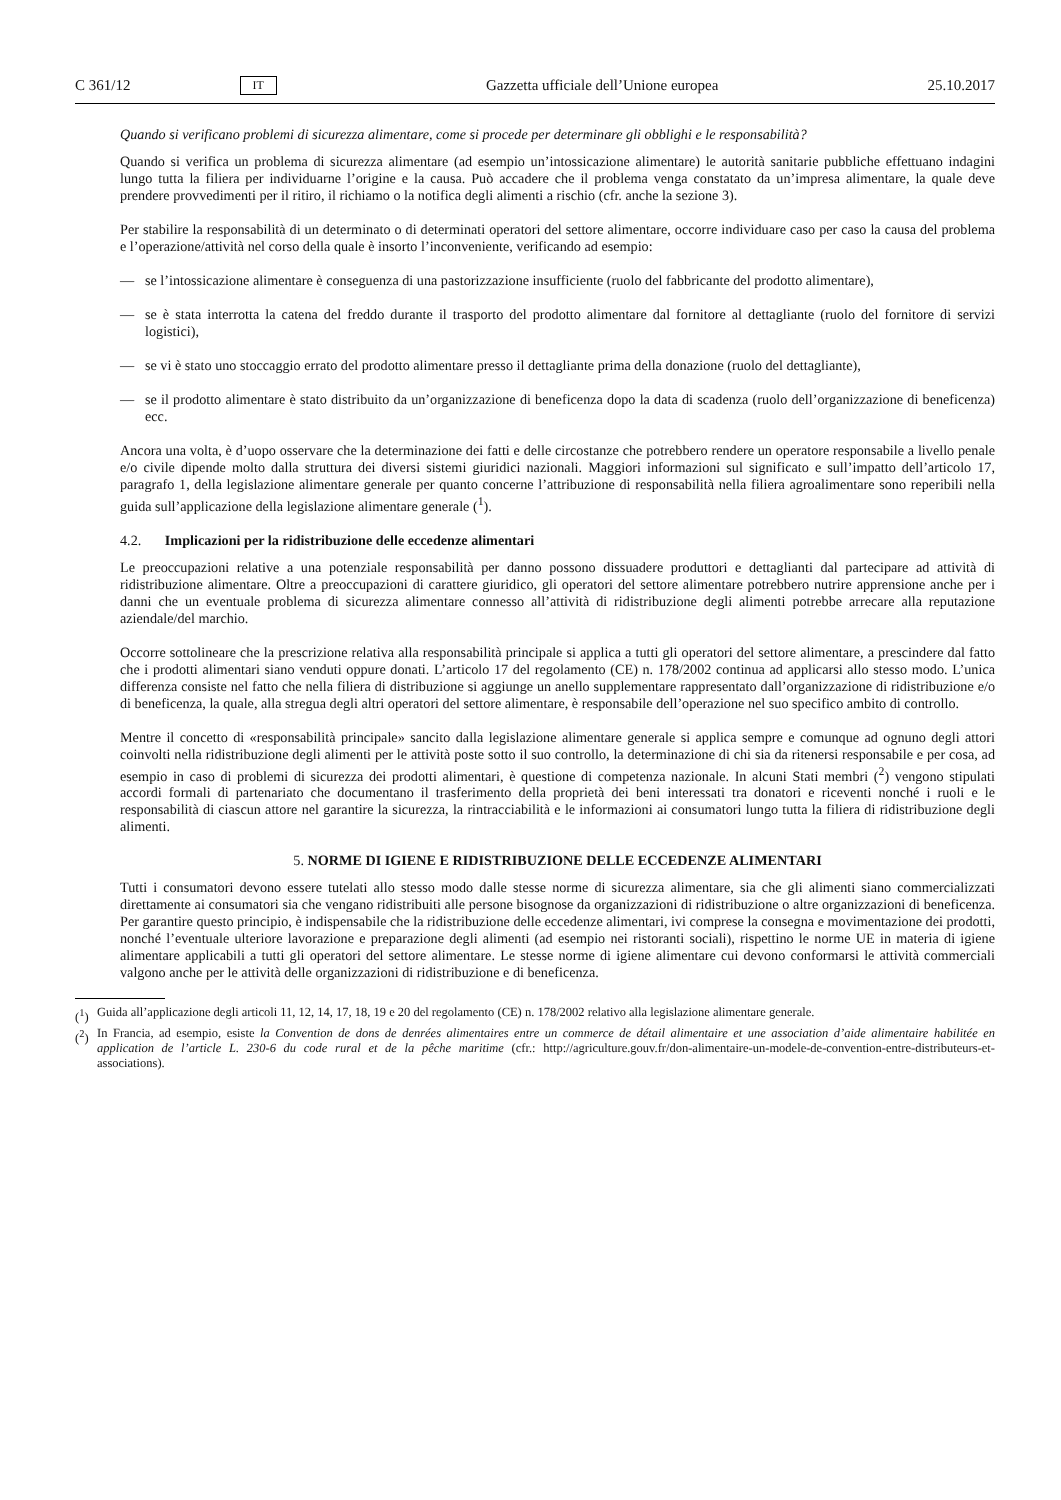C 361/12 IT Gazzetta ufficiale dell’Unione europea 25.10.2017
Quando si verificano problemi di sicurezza alimentare, come si procede per determinare gli obblighi e le responsabilità?
Quando si verifica un problema di sicurezza alimentare (ad esempio un’intossicazione alimentare) le autorità sanitarie pubbliche effettuano indagini lungo tutta la filiera per individuarne l’origine e la causa. Può accadere che il problema venga constatato da un’impresa alimentare, la quale deve prendere provvedimenti per il ritiro, il richiamo o la notifica degli alimenti a rischio (cfr. anche la sezione 3).
Per stabilire la responsabilità di un determinato o di determinati operatori del settore alimentare, occorre individuare caso per caso la causa del problema e l’operazione/attività nel corso della quale è insorto l’inconveniente, verificando ad esempio:
— se l’intossicazione alimentare è conseguenza di una pastorizzazione insufficiente (ruolo del fabbricante del prodotto alimentare),
— se è stata interrotta la catena del freddo durante il trasporto del prodotto alimentare dal fornitore al dettagliante (ruolo del fornitore di servizi logistici),
— se vi è stato uno stoccaggio errato del prodotto alimentare presso il dettagliante prima della donazione (ruolo del dettagliante),
— se il prodotto alimentare è stato distribuito da un’organizzazione di beneficenza dopo la data di scadenza (ruolo dell’organizzazione di beneficenza) ecc.
Ancora una volta, è d’uopo osservare che la determinazione dei fatti e delle circostanze che potrebbero rendere un operatore responsabile a livello penale e/o civile dipende molto dalla struttura dei diversi sistemi giuridici nazionali. Maggiori informazioni sul significato e sull’impatto dell’articolo 17, paragrafo 1, della legislazione alimentare generale per quanto concerne l’attribuzione di responsabilità nella filiera agroalimentare sono reperibili nella guida sull’applicazione della legislazione alimentare generale (<sup>1</sup>).
4.2. Implicazioni per la ridistribuzione delle eccedenze alimentari
Le preoccupazioni relative a una potenziale responsabilità per danno possono dissuadere produttori e dettaglianti dal partecipare ad attività di ridistribuzione alimentare. Oltre a preoccupazioni di carattere giuridico, gli operatori del settore alimentare potrebbero nutrire apprensione anche per i danni che un eventuale problema di sicurezza alimentare connesso all’attività di ridistribuzione degli alimenti potrebbe arrecare alla reputazione aziendale/del marchio.
Occorre sottolineare che la prescrizione relativa alla responsabilità principale si applica a tutti gli operatori del settore alimentare, a prescindere dal fatto che i prodotti alimentari siano venduti oppure donati. L’articolo 17 del regolamento (CE) n. 178/2002 continua ad applicarsi allo stesso modo. L’unica differenza consiste nel fatto che nella filiera di distribuzione si aggiunge un anello supplementare rappresentato dall’organizzazione di ridistribuzione e/o di beneficenza, la quale, alla stregua degli altri operatori del settore alimentare, è responsabile dell’operazione nel suo specifico ambito di controllo.
Mentre il concetto di «responsabilità principale» sancito dalla legislazione alimentare generale si applica sempre e comunque ad ognuno degli attori coinvolti nella ridistribuzione degli alimenti per le attività poste sotto il suo controllo, la determinazione di chi sia da ritenersi responsabile e per cosa, ad esempio in caso di problemi di sicurezza dei prodotti alimentari, è questione di competenza nazionale. In alcuni Stati membri (<sup>2</sup>) vengono stipulati accordi formali di partenariato che documentano il trasferimento della proprietà dei beni interessati tra donatori e riceventi nonché i ruoli e le responsabilità di ciascun attore nel garantire la sicurezza, la rintracciabilità e le informazioni ai consumatori lungo tutta la filiera di ridistribuzione degli alimenti.
5. NORME DI IGIENE E RIDISTRIBUZIONE DELLE ECCEDENZE ALIMENTARI
Tutti i consumatori devono essere tutelati allo stesso modo dalle stesse norme di sicurezza alimentare, sia che gli alimenti siano commercializzati direttamente ai consumatori sia che vengano ridistribuiti alle persone bisognose da organizzazioni di ridistribuzione o altre organizzazioni di beneficenza. Per garantire questo principio, è indispensabile che la ridistribuzione delle eccedenze alimentari, ivi comprese la consegna e movimentazione dei prodotti, nonché l’eventuale ulteriore lavorazione e preparazione degli alimenti (ad esempio nei ristoranti sociali), rispettino le norme UE in materia di igiene alimentare applicabili a tutti gli operatori del settore alimentare. Le stesse norme di igiene alimentare cui devono conformarsi le attività commerciali valgono anche per le attività delle organizzazioni di ridistribuzione e di beneficenza.
(<sup>1</sup>)
Guida all’applicazione degli articoli 11, 12, 14, 17, 18, 19 e 20 del regolamento (CE) n. 178/2002 relativo alla legislazione alimentare generale.
(<sup>2</sup>)
In Francia, ad esempio, esiste la Convention de dons de denrées alimentaires entre un commerce de détail alimentaire et une association d’aide alimentaire habilitée en application de l’article L. 230-6 du code rural et de la pêche maritime (cfr.: http://agriculture.gouv.fr/don-alimentaire-un-modele-de-convention-entre-distributeurs-et-associations).